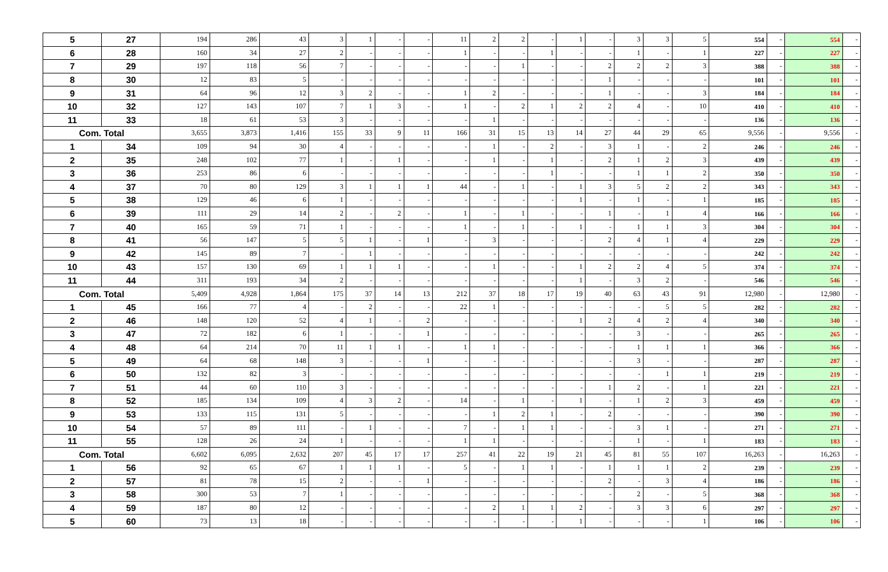| 5 | 27 | 194 | 286 | 43 | 3 | 1 | - | - | 11 | 2 | 2 | - | 1 | - | 3 | 3 | 5 | 554 | - | 554 | - |
| 6 | 28 | 160 | 34 | 27 | 2 | - | - | - | 1 | - | - | 1 | - | - | 1 | - | 1 | 227 | - | 227 | - |
| 7 | 29 | 197 | 118 | 56 | 7 | - | - | - | - | - | 1 | - | - | 2 | 2 | 2 | 3 | 388 | - | 388 | - |
| 8 | 30 | 12 | 83 | 5 | - | - | - | - | - | - | - | - | - | 1 | - | - | - | 101 | - | 101 | - |
| 9 | 31 | 64 | 96 | 12 | 3 | 2 | - | - | 1 | 2 | - | - | - | 1 | - | - | 3 | 184 | - | 184 | - |
| 10 | 32 | 127 | 143 | 107 | 7 | 1 | 3 | - | 1 | - | 2 | 1 | 2 | 2 | 4 | - | 10 | 410 | - | 410 | - |
| 11 | 33 | 18 | 61 | 53 | 3 | - | - | - | - | 1 | - | - | - | - | - | - | - | 136 | - | 136 | - |
| Com. Total | | 3,655 | 3,873 | 1,416 | 155 | 33 | 9 | 11 | 166 | 31 | 15 | 13 | 14 | 27 | 44 | 29 | 65 | 9,556 | - | 9,556 | - |
| 1 | 34 | 109 | 94 | 30 | 4 | - | - | - | - | 1 | - | 2 | - | 3 | 1 | - | 2 | 246 | - | 246 | - |
| 2 | 35 | 248 | 102 | 77 | 1 | - | 1 | - | - | 1 | - | 1 | - | 2 | 1 | 2 | 3 | 439 | - | 439 | - |
| 3 | 36 | 253 | 86 | 6 | - | - | - | - | - | - | - | 1 | - | - | 1 | 1 | 2 | 350 | - | 350 | - |
| 4 | 37 | 70 | 80 | 129 | 3 | 1 | 1 | 1 | 44 | - | 1 | - | 1 | 3 | 5 | 2 | 2 | 343 | - | 343 | - |
| 5 | 38 | 129 | 46 | 6 | 1 | - | - | - | - | - | - | - | 1 | - | 1 | - | 1 | 185 | - | 185 | - |
| 6 | 39 | 111 | 29 | 14 | 2 | - | 2 | - | 1 | - | 1 | - | - | 1 | - | 1 | 4 | 166 | - | 166 | - |
| 7 | 40 | 165 | 59 | 71 | 1 | - | - | - | 1 | - | 1 | - | 1 | - | 1 | 1 | 3 | 304 | - | 304 | - |
| 8 | 41 | 56 | 147 | 5 | 5 | 1 | - | 1 | - | 3 | - | - | - | 2 | 4 | 1 | 4 | 229 | - | 229 | - |
| 9 | 42 | 145 | 89 | 7 | - | 1 | - | - | - | - | - | - | - | - | - | - | - | 242 | - | 242 | - |
| 10 | 43 | 157 | 130 | 69 | 1 | 1 | 1 | - | - | 1 | - | - | 1 | 2 | 2 | 4 | 5 | 374 | - | 374 | - |
| 11 | 44 | 311 | 193 | 34 | 2 | - | - | - | - | - | - | - | 1 | - | 3 | 2 | - | 546 | - | 546 | - |
| Com. Total | | 5,409 | 4,928 | 1,864 | 175 | 37 | 14 | 13 | 212 | 37 | 18 | 17 | 19 | 40 | 63 | 43 | 91 | 12,980 | - | 12,980 | - |
| 1 | 45 | 166 | 77 | 4 | - | 2 | - | - | 22 | 1 | - | - | - | - | - | 5 | 5 | 282 | - | 282 | - |
| 2 | 46 | 148 | 120 | 52 | 4 | 1 | - | 2 | - | - | - | - | 1 | 2 | 4 | 2 | 4 | 340 | - | 340 | - |
| 3 | 47 | 72 | 182 | 6 | 1 | - | - | 1 | - | - | - | - | - | - | 3 | - | - | 265 | - | 265 | - |
| 4 | 48 | 64 | 214 | 70 | 11 | 1 | 1 | - | 1 | 1 | - | - | - | - | 1 | 1 | 1 | 366 | - | 366 | - |
| 5 | 49 | 64 | 68 | 148 | 3 | - | - | 1 | - | - | - | - | - | - | 3 | - | - | 287 | - | 287 | - |
| 6 | 50 | 132 | 82 | 3 | - | - | - | - | - | - | - | - | - | - | - | 1 | 1 | 219 | - | 219 | - |
| 7 | 51 | 44 | 60 | 110 | 3 | - | - | - | - | - | - | - | - | 1 | 2 | - | 1 | 221 | - | 221 | - |
| 8 | 52 | 185 | 134 | 109 | 4 | 3 | 2 | - | 14 | - | 1 | - | 1 | - | 1 | 2 | 3 | 459 | - | 459 | - |
| 9 | 53 | 133 | 115 | 131 | 5 | - | - | - | - | 1 | 2 | 1 | - | 2 | - | - | - | 390 | - | 390 | - |
| 10 | 54 | 57 | 89 | 111 | - | 1 | - | - | 7 | - | 1 | 1 | - | - | 3 | 1 | - | 271 | - | 271 | - |
| 11 | 55 | 128 | 26 | 24 | 1 | - | - | - | 1 | 1 | - | - | - | - | 1 | - | 1 | 183 | - | 183 | - |
| Com. Total | | 6,602 | 6,095 | 2,632 | 207 | 45 | 17 | 17 | 257 | 41 | 22 | 19 | 21 | 45 | 81 | 55 | 107 | 16,263 | - | 16,263 | - |
| 1 | 56 | 92 | 65 | 67 | 1 | 1 | 1 | - | 5 | - | 1 | 1 | - | 1 | 1 | 1 | 2 | 239 | - | 239 | - |
| 2 | 57 | 81 | 78 | 15 | 2 | - | - | 1 | - | - | - | - | - | 2 | - | 3 | 4 | 186 | - | 186 | - |
| 3 | 58 | 300 | 53 | 7 | 1 | - | - | - | - | - | - | - | - | - | 2 | - | 5 | 368 | - | 368 | - |
| 4 | 59 | 187 | 80 | 12 | - | - | - | - | - | 2 | 1 | 1 | 2 | - | 3 | 3 | 6 | 297 | - | 297 | - |
| 5 | 60 | 73 | 13 | 18 | - | - | - | - | - | - | - | - | 1 | - | - | - | 1 | 106 | - | 106 | - |